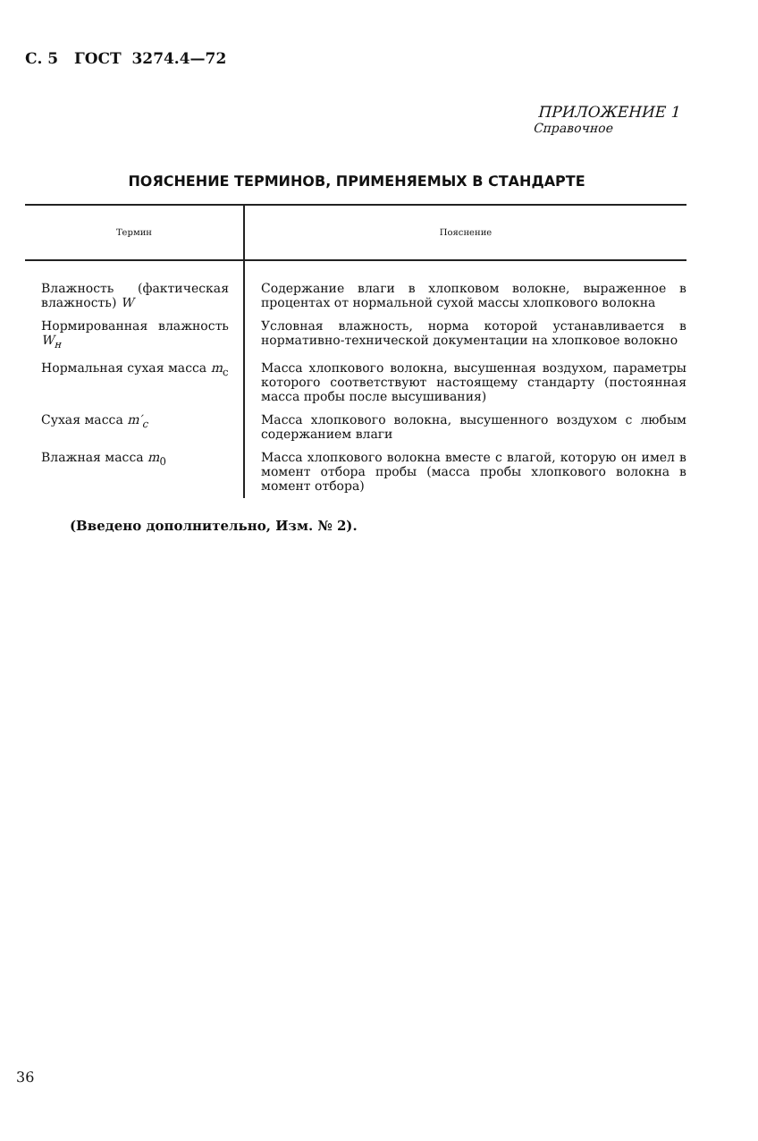С. 5 ГОСТ 3274.4—72
ПРИЛОЖЕНИЕ 1
Справочное
ПОЯСНЕНИЕ ТЕРМИНОВ, ПРИМЕНЯЕМЫХ В СТАНДАРТЕ
| Термин | Пояснение |
| --- | --- |
| Влажность (фактическая влажность) W | Содержание влаги в хлопковом волокне, выраженное в процентах от нормальной сухой массы хлопкового волокна |
| Нормированная влажность W<sub>н</sub> | Условная влажность, норма которой устанавливается в нормативно-технической документации на хлопковое волокно |
| Нормальная сухая масса m<sub>c</sub> | Масса хлопкового волокна, высушенная воздухом, параметры которого соответствуют настоящему стандарту (постоянная масса пробы после высушивания) |
| Сухая масса m′<sub>c</sub> | Масса хлопкового волокна, высушенного воздухом с любым содержанием влаги |
| Влажная масса m<sub>0</sub> | Масса хлопкового волокна вместе с влагой, которую он имел в момент отбора пробы (масса пробы хлопкового волокна в момент отбора) |
(Введено дополнительно, Изм. № 2).
36